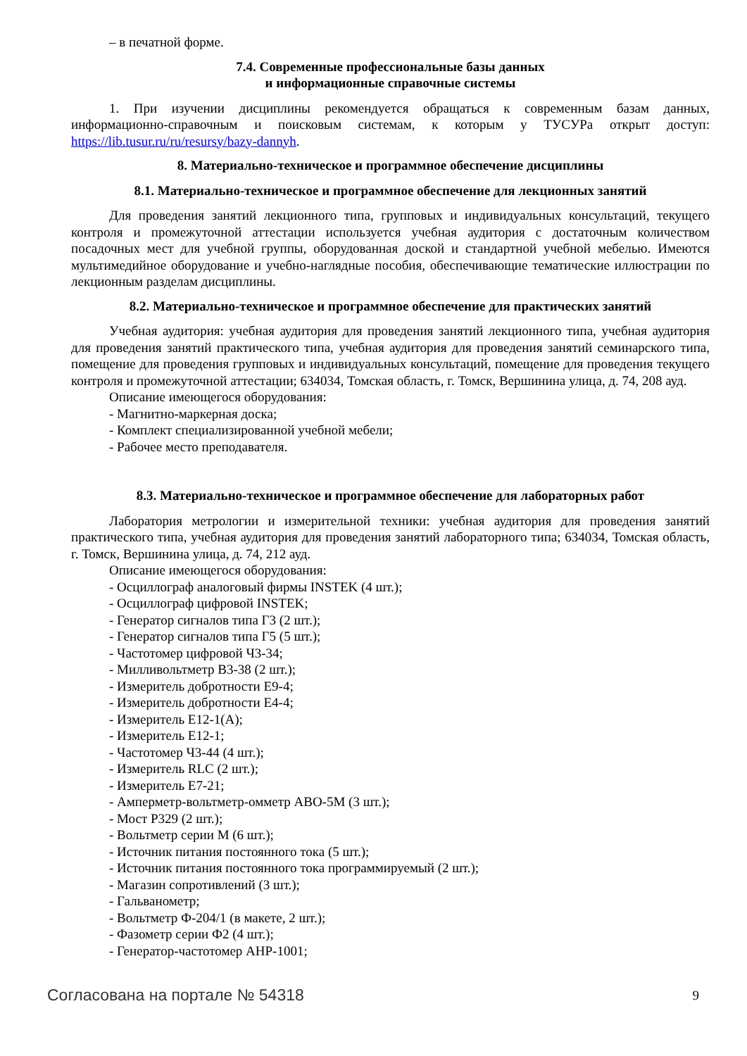– в печатной форме.
7.4. Современные профессиональные базы данных
и информационные справочные системы
1. При изучении дисциплины рекомендуется обращаться к современным базам данных, информационно-справочным и поисковым системам, к которым у ТУСУРа открыт доступ: https://lib.tusur.ru/ru/resursy/bazy-dannyh.
8. Материально-техническое и программное обеспечение дисциплины
8.1. Материально-техническое и программное обеспечение для лекционных занятий
Для проведения занятий лекционного типа, групповых и индивидуальных консультаций, текущего контроля и промежуточной аттестации используется учебная аудитория с достаточным количеством посадочных мест для учебной группы, оборудованная доской и стандартной учебной мебелью. Имеются мультимедийное оборудование и учебно-наглядные пособия, обеспечивающие тематические иллюстрации по лекционным разделам дисциплины.
8.2. Материально-техническое и программное обеспечение для практических занятий
Учебная аудитория: учебная аудитория для проведения занятий лекционного типа, учебная аудитория для проведения занятий практического типа, учебная аудитория для проведения занятий семинарского типа, помещение для проведения групповых и индивидуальных консультаций, помещение для проведения текущего контроля и промежуточной аттестации; 634034, Томская область, г. Томск, Вершинина улица, д. 74, 208 ауд.
Описание имеющегося оборудования:
- Магнитно-маркерная доска;
- Комплект специализированной учебной мебели;
- Рабочее место преподавателя.
8.3. Материально-техническое и программное обеспечение для лабораторных работ
Лаборатория метрологии и измерительной техники: учебная аудитория для проведения занятий практического типа, учебная аудитория для проведения занятий лабораторного типа; 634034, Томская область, г. Томск, Вершинина улица, д. 74, 212 ауд.
Описание имеющегося оборудования:
- Осциллограф аналоговый фирмы INSTEK (4 шт.);
- Осциллограф цифровой INSTEK;
- Генератор сигналов типа Г3 (2 шт.);
- Генератор сигналов типа Г5 (5 шт.);
- Частотомер цифровой Ч3-34;
- Милливольтметр В3-38 (2 шт.);
- Измеритель добротности Е9-4;
- Измеритель добротности Е4-4;
- Измеритель Е12-1(А);
- Измеритель Е12-1;
- Частотомер Ч3-44 (4 шт.);
- Измеритель RLC (2 шт.);
- Измеритель Е7-21;
- Амперметр-вольтметр-омметр АВО-5М (3 шт.);
- Мост Р329 (2 шт.);
- Вольтметр серии М (6 шт.);
- Источник питания постоянного тока (5 шт.);
- Источник питания постоянного тока программируемый (2 шт.);
- Магазин сопротивлений (3 шт.);
- Гальванометр;
- Вольтметр Ф-204/1 (в макете, 2 шт.);
- Фазометр серии Ф2 (4 шт.);
- Генератор-частотомер АНР-1001;
Согласована на портале № 54318 9